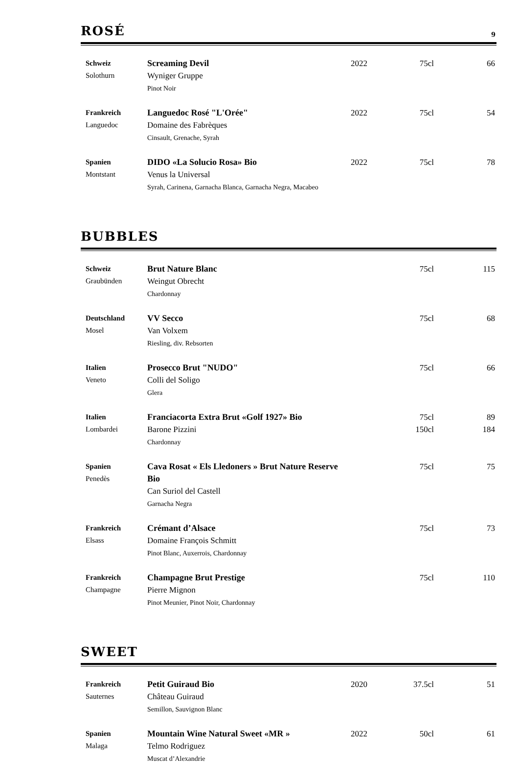ROSÉ 9
| Schweiz Solothurn | Screaming Devil Wyniger Gruppe Pinot Noir | 2022 | 75cl | 66 |
| Frankreich Languedoc | Languedoc Rosé "L'Orée" Domaine des Fabrèques Cinsault, Grenache, Syrah | 2022 | 75cl | 54 |
| Spanien Montstant | DIDO «La Solucio Rosa» Bio Venus la Universal Syrah, Carinena, Garnacha Blanca, Garnacha Negra, Macabeo | 2022 | 75cl | 78 |
BUBBLES
| Schweiz Graubünden | Brut Nature Blanc Weingut Obrecht Chardonnay | | 75cl | 115 |
| Deutschland Mosel | VV Secco Van Volxem Riesling, div. Rebsorten | | 75cl | 68 |
| Italien Veneto | Prosecco Brut "NUDO" Colli del Soligo Glera | | 75cl | 66 |
| Italien Lombardei | Franciacorta Extra Brut «Golf 1927» Bio Barone Pizzini Chardonnay | | 75cl 150cl | 89 184 |
| Spanien Penedès | Cava Rosat « Els Lledoners » Brut Nature Reserve Bio Can Suriol del Castell Garnacha Negra | | 75cl | 75 |
| Frankreich Elsass | Crémant d’Alsace Domaine François Schmitt Pinot Blanc, Auxerrois, Chardonnay | | 75cl | 73 |
| Frankreich Champagne | Champagne Brut Prestige Pierre Mignon Pinot Meunier, Pinot Noir, Chardonnay | | 75cl | 110 |
SWEET
| Frankreich Sauternes | Petit Guiraud Bio Château Guiraud Semillon, Sauvignon Blanc | 2020 | 37.5cl | 51 |
| Spanien Malaga | Mountain Wine Natural Sweet «MR » Telmo Rodriguez Muscat d’Alexandrie | 2022 | 50cl | 61 |